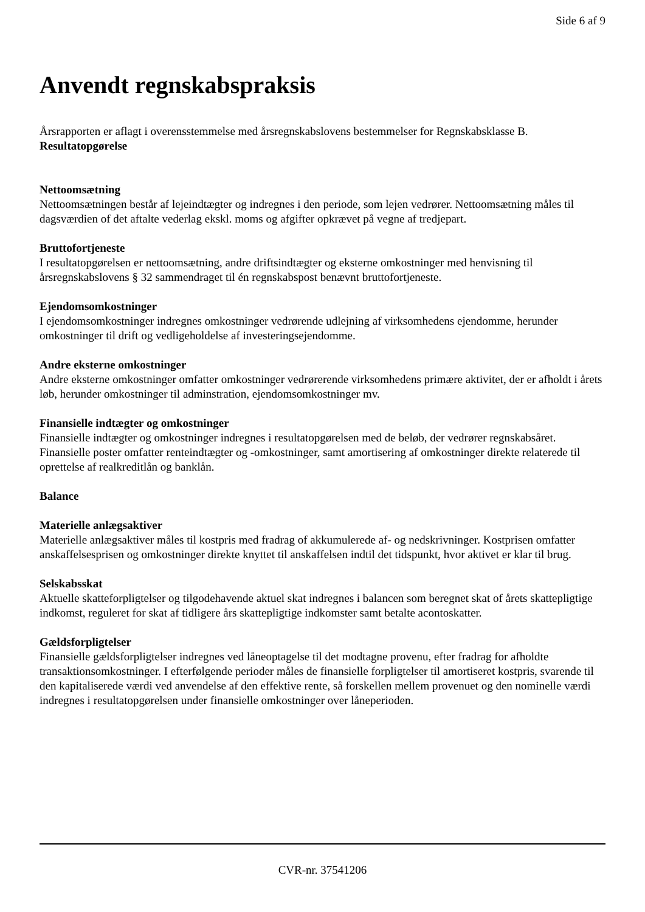Side 6 af 9
Anvendt regnskabspraksis
Årsrapporten er aflagt i overensstemmelse med årsregnskabslovens bestemmelser for Regnskabsklasse B.
Resultatopgørelse
Nettoomsætning
Nettoomsætningen består af lejeindtægter og indregnes i den periode, som lejen vedrører. Nettoomsætning måles til dagsværdien of det aftalte vederlag ekskl. moms og afgifter opkrævet på vegne af tredjepart.
Bruttofortjeneste
I resultatopgørelsen er nettoomsætning, andre driftsindtægter og eksterne omkostninger med henvisning til årsregnskabslovens § 32 sammendraget til én regnskabspost benævnt bruttofortjeneste.
Ejendomsomkostninger
I ejendomsomkostninger indregnes omkostninger vedrørende udlejning af virksomhedens ejendomme, herunder omkostninger til drift og vedligeholdelse af investeringsejendomme.
Andre eksterne omkostninger
Andre eksterne omkostninger omfatter omkostninger vedrørerende virksomhedens primære aktivitet, der er afholdt i årets løb, herunder omkostninger til adminstration, ejendomsomkostninger mv.
Finansielle indtægter og omkostninger
Finansielle indtægter og omkostninger indregnes i resultatopgørelsen med de beløb, der vedrører regnskabsåret. Finansielle poster omfatter renteindtægter og -omkostninger, samt amortisering af omkostninger direkte relaterede til oprettelse af realkreditlån og banklån.
Balance
Materielle anlægsaktiver
Materielle anlægsaktiver måles til kostpris med fradrag of akkumulerede af- og nedskrivninger. Kostprisen omfatter anskaffelsesprisen og omkostninger direkte knyttet til anskaffelsen indtil det tidspunkt, hvor aktivet er klar til brug.
Selskabsskat
Aktuelle skatteforpligtelser og tilgodehavende aktuel skat indregnes i balancen som beregnet skat of årets skattepligtige indkomst, reguleret for skat af tidligere års skattepligtige indkomster samt betalte acontoskatter.
Gældsforpligtelser
Finansielle gældsforpligtelser indregnes ved låneoptagelse til det modtagne provenu, efter fradrag for afholdte transaktionsomkostninger. I efterfølgende perioder måles de finansielle forpligtelser til amortiseret kostpris, svarende til den kapitaliserede værdi ved anvendelse af den effektive rente, så forskellen mellem provenuet og den nominelle værdi indregnes i resultatopgørelsen under finansielle omkostninger over låneperioden.
CVR-nr. 37541206